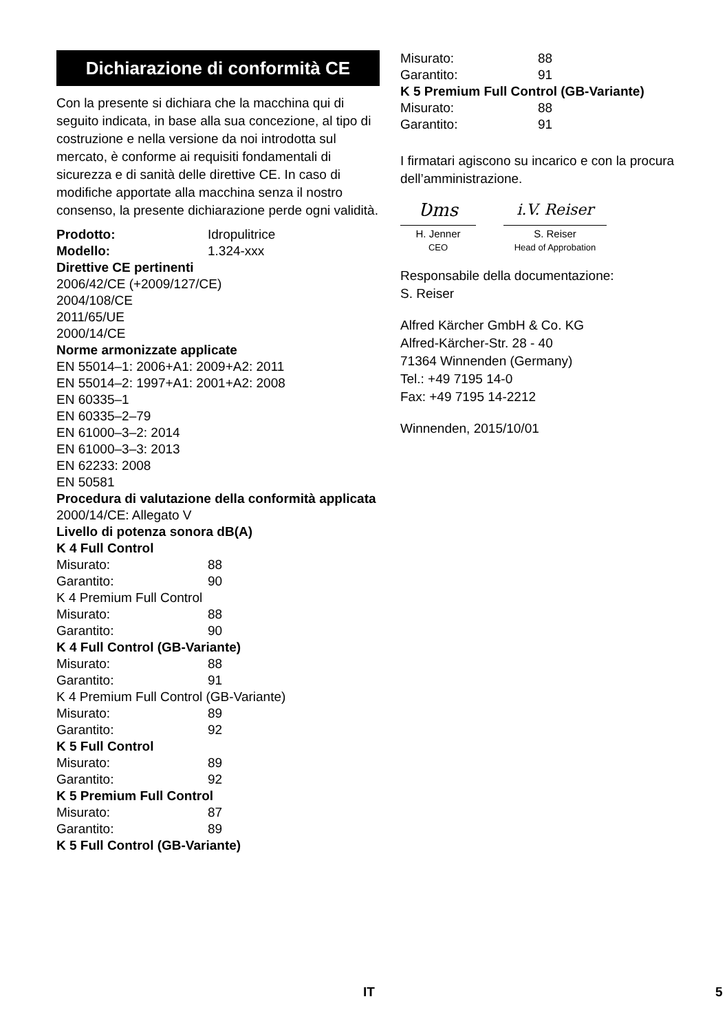Dichiarazione di conformità CE
Con la presente si dichiara che la macchina qui di seguito indicata, in base alla sua concezione, al tipo di costruzione e nella versione da noi introdotta sul mercato, è conforme ai requisiti fondamentali di sicurezza e di sanità delle direttive CE. In caso di modifiche apportate alla macchina senza il nostro consenso, la presente dichiarazione perde ogni validità.
Prodotto: Idropulitrice
Modello: 1.324-xxx
Direttive CE pertinenti
2006/42/CE (+2009/127/CE)
2004/108/CE
2011/65/UE
2000/14/CE
Norme armonizzate applicate
EN 55014–1: 2006+A1: 2009+A2: 2011
EN 55014–2: 1997+A1: 2001+A2: 2008
EN 60335–1
EN 60335–2–79
EN 61000–3–2: 2014
EN 61000–3–3: 2013
EN 62233: 2008
EN 50581
Procedura di valutazione della conformità applicata
2000/14/CE: Allegato V
Livello di potenza sonora dB(A)
K 4 Full Control
Misurato: 88
Garantito: 90
K 4 Premium Full Control
Misurato: 88
Garantito: 90
K 4 Full Control (GB-Variante)
Misurato: 88
Garantito: 91
K 4 Premium Full Control (GB-Variante)
Misurato: 89
Garantito: 92
K 5 Full Control
Misurato: 89
Garantito: 92
K 5 Premium Full Control
Misurato: 87
Garantito: 89
K 5 Full Control (GB-Variante)
Misurato: 88
Garantito: 91
K 5 Premium Full Control (GB-Variante)
Misurato: 88
Garantito: 91
I firmatari agiscono su incarico e con la procura dell’amministrazione.
Ʋms
H. Jenner
CEO
i.V. Reiser
S. Reiser
Head of Approbation
Responsabile della documentazione:
S. Reiser
Alfred Kärcher GmbH & Co. KG
Alfred-Kärcher-Str. 28 - 40
71364 Winnenden (Germany)
Tel.: +49 7195 14-0
Fax: +49 7195 14-2212
Winnenden, 2015/10/01
IT 5